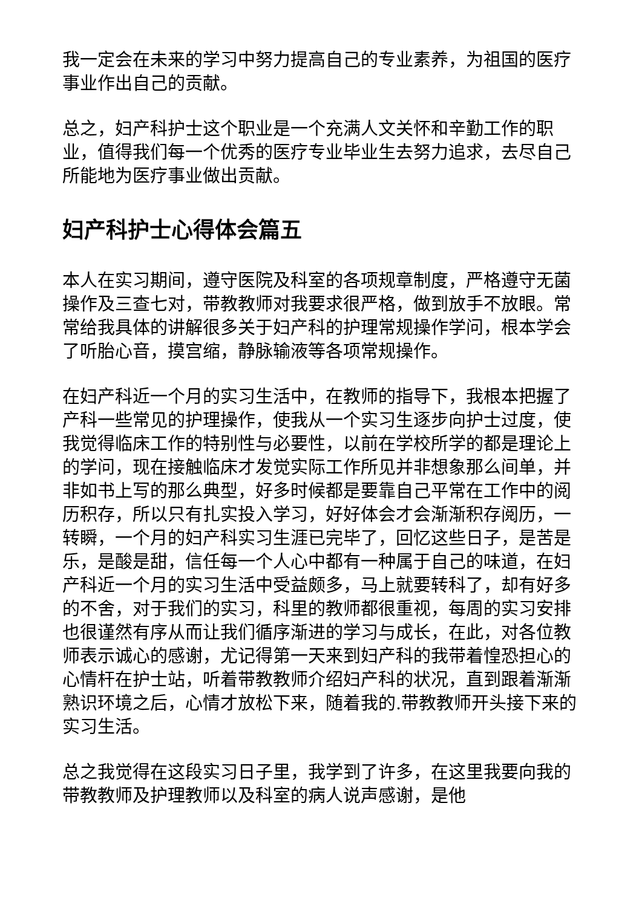我一定会在未来的学习中努力提高自己的专业素养，为祖国的医疗事业作出自己的贡献。
总之，妇产科护士这个职业是一个充满人文关怀和辛勤工作的职业，值得我们每一个优秀的医疗专业毕业生去努力追求，去尽自己所能地为医疗事业做出贡献。
妇产科护士心得体会篇五
本人在实习期间，遵守医院及科室的各项规章制度，严格遵守无菌操作及三查七对，带教教师对我要求很严格，做到放手不放眼。常常给我具体的讲解很多关于妇产科的护理常规操作学问，根本学会了听胎心音，摸宫缩，静脉输液等各项常规操作。
在妇产科近一个月的实习生活中，在教师的指导下，我根本把握了产科一些常见的护理操作，使我从一个实习生逐步向护士过度，使我觉得临床工作的特别性与必要性，以前在学校所学的都是理论上的学问，现在接触临床才发觉实际工作所见并非想象那么间单，并非如书上写的那么典型，好多时候都是要靠自己平常在工作中的阅历积存，所以只有扎实投入学习，好好体会才会渐渐积存阅历，一转瞬，一个月的妇产科实习生涯已完毕了，回忆这些日子，是苦是乐，是酸是甜，信任每一个人心中都有一种属于自己的味道，在妇产科近一个月的实习生活中受益颇多，马上就要转科了，却有好多的不舍，对于我们的实习，科里的教师都很重视，每周的实习安排也很谨然有序从而让我们循序渐进的学习与成长，在此，对各位教师表示诚心的感谢，尤记得第一天来到妇产科的我带着惶恐担心的心情杆在护士站，听着带教教师介绍妇产科的状况，直到跟着渐渐熟识环境之后，心情才放松下来，随着我的.带教教师开头接下来的实习生活。
总之我觉得在这段实习日子里，我学到了许多，在这里我要向我的带教教师及护理教师以及科室的病人说声感谢，是他